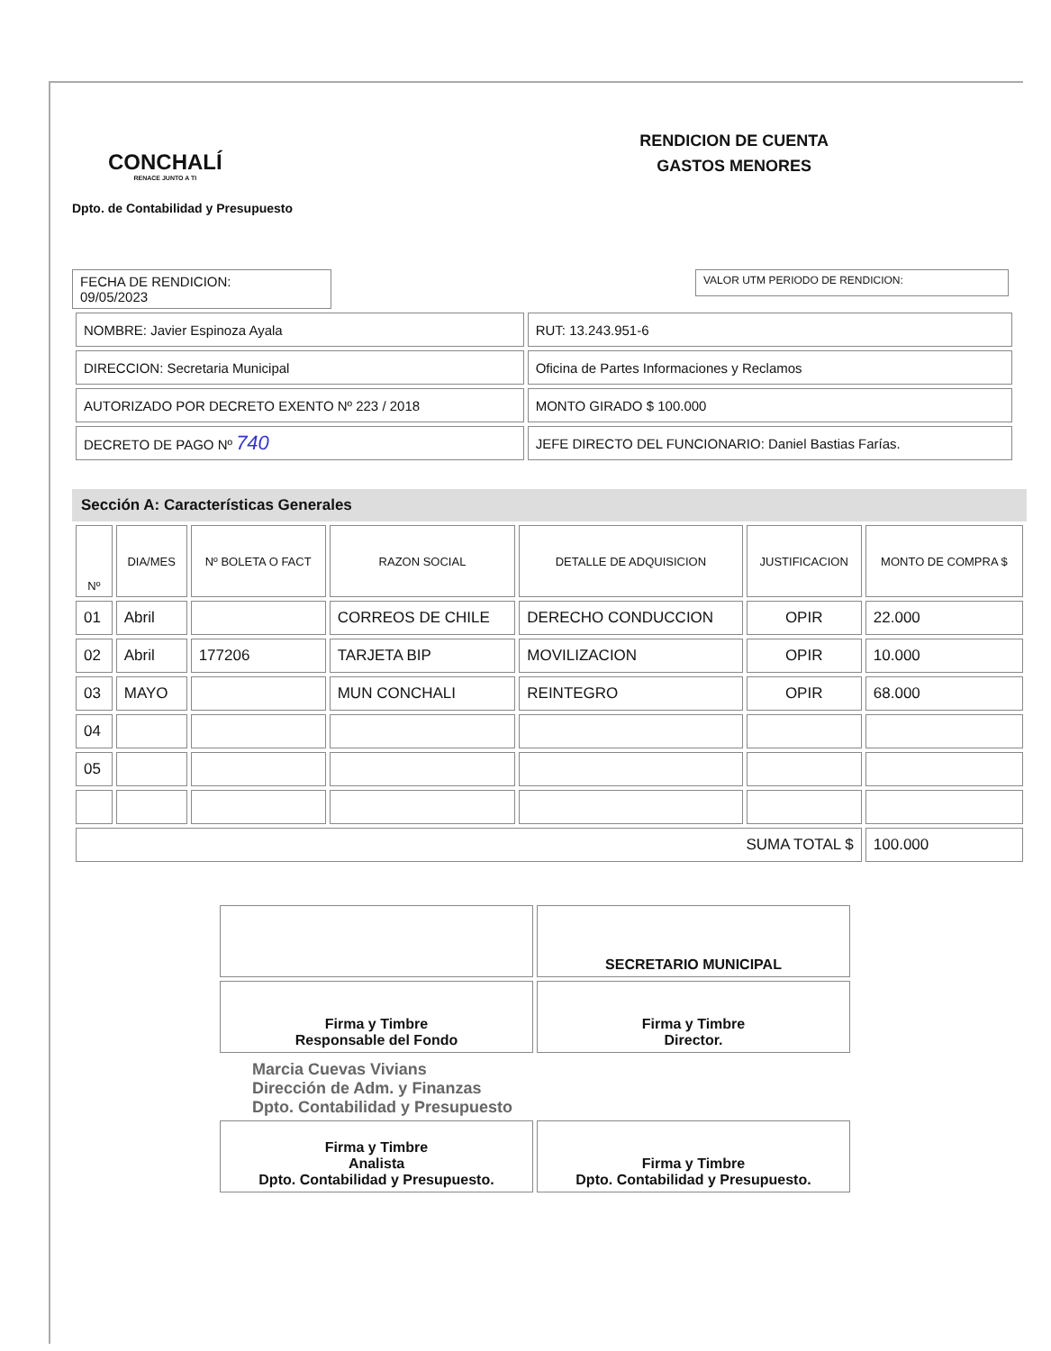CONCHALÍ
RENACE JUNTO A TI
RENDICION DE CUENTA
GASTOS MENORES
Dpto. de Contabilidad y Presupuesto
FECHA DE RENDICION:
09/05/2023
VALOR UTM PERIODO DE RENDICION:
| NOMBRE: Javier Espinoza Ayala | RUT: 13.243.951-6 |
| DIRECCION: Secretaria Municipal | Oficina de Partes Informaciones y Reclamos |
| AUTORIZADO POR DECRETO EXENTO Nº 223 / 2018 | MONTO GIRADO $ 100.000 |
| DECRETO DE PAGO Nº 740 | JEFE DIRECTO DEL FUNCIONARIO: Daniel Bastias Farías. |
Sección A: Características Generales
| Nº | DIA/MES | Nº BOLETA O FACT | RAZON SOCIAL | DETALLE DE ADQUISICION | JUSTIFICACION | MONTO DE COMPRA $ |
| --- | --- | --- | --- | --- | --- | --- |
| 01 | Abril | | CORREOS DE CHILE | DERECHO CONDUCCION | OPIR | 22.000 |
| 02 | Abril | 177206 | TARJETA BIP | MOVILIZACION | OPIR | 10.000 |
| 03 | MAYO | | MUN CONCHALI | REINTEGRO | OPIR | 68.000 |
| 04 | | | | | | |
| 05 | | | | | | |
| SUMA TOTAL $ | | | | | | 100.000 |
| | SECRETARIO MUNICIPAL |
| Firma y Timbre Responsable del Fondo | Firma y Timbre Director. |
Marcia Cuevas Vivians
Dirección de Adm. y Finanzas
Dpto. Contabilidad y Presupuesto
| Firma y Timbre Analista Dpto. Contabilidad y Presupuesto. | Firma y Timbre Dpto. Contabilidad y Presupuesto. |